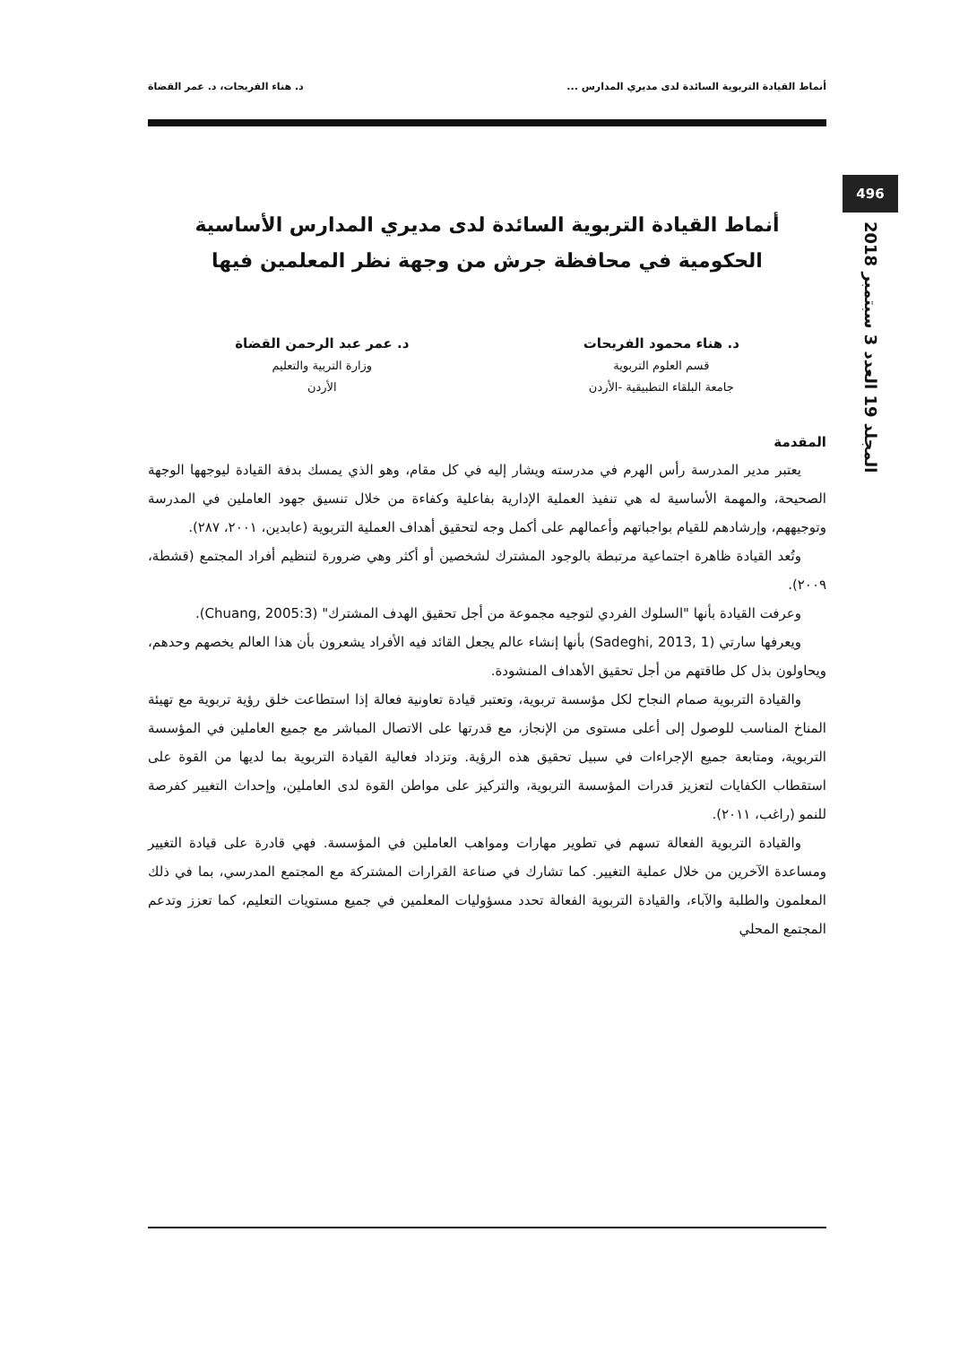496
المجلد 19 العدد 3 سبتمبر 2018
أنماط القيادة التربوية السائدة لدى مديري المدارس ... د. هناء الفريحات، د. عمر القضاة
أنماط القيادة التربوية السائدة لدى مديري المدارس الأساسية
الحكومية في محافظة جرش من وجهة نظر المعلمين فيها
د. هناء محمود الفريحات
قسم العلوم التربوية
جامعة البلقاء التطبيقية -الأردن
د. عمر عبد الرحمن القضاة
وزارة التربية والتعليم
الأردن
المقدمة
يعتبر مدير المدرسة رأس الهرم في مدرسته ويشار إليه في كل مقام، وهو الذي يمسك بدفة القيادة ليوجهها الوجهة الصحيحة، والمهمة الأساسية له هي تنفيذ العملية الإدارية بفاعلية وكفاءة من خلال تنسيق جهود العاملين في المدرسة وتوجيههم، وإرشادهم للقيام بواجباتهم وأعمالهم على أكمل وجه لتحقيق أهداف العملية التربوية (عابدين، ٢٠٠١، ٢٨٧).
وتُعد القيادة ظاهرة اجتماعية مرتبطة بالوجود المشترك لشخصين أو أكثر وهي ضرورة لتنظيم أفراد المجتمع (قشطة، ٢٠٠٩).
وعرفت القيادة بأنها "السلوك الفردي لتوجيه مجموعة من أجل تحقيق الهدف المشترك" (Chuang, 2005:3).
ويعرفها سارتي (Sadeghi, 2013, 1) بأنها إنشاء عالم يجعل القائد فيه الأفراد يشعرون بأن هذا العالم يخصهم وحدهم، ويحاولون بذل كل طاقتهم من أجل تحقيق الأهداف المنشودة.
والقيادة التربوية صمام النجاح لكل مؤسسة تربوية، وتعتبر قيادة تعاونية فعالة إذا استطاعت خلق رؤية تربوية مع تهيئة المناخ المناسب للوصول إلى أعلى مستوى من الإنجاز، مع قدرتها على الاتصال المباشر مع جميع العاملين في المؤسسة التربوية، ومتابعة جميع الإجراءات في سبيل تحقيق هذه الرؤية. وتزداد فعالية القيادة التربوية بما لديها من القوة على استقطاب الكفايات لتعزيز قدرات المؤسسة التربوية، والتركيز على مواطن القوة لدى العاملين، وإحداث التغيير كفرصة للنمو (راغب، ٢٠١١).
والقيادة التربوية الفعالة تسهم في تطوير مهارات ومواهب العاملين في المؤسسة. فهي قادرة على قيادة التغيير ومساعدة الآخرين من خلال عملية التغيير. كما تشارك في صناعة القرارات المشتركة مع المجتمع المدرسي، بما في ذلك المعلمون والطلبة والآباء، والقيادة التربوية الفعالة تحدد مسؤوليات المعلمين في جميع مستويات التعليم، كما تعزز وتدعم المجتمع المحلي